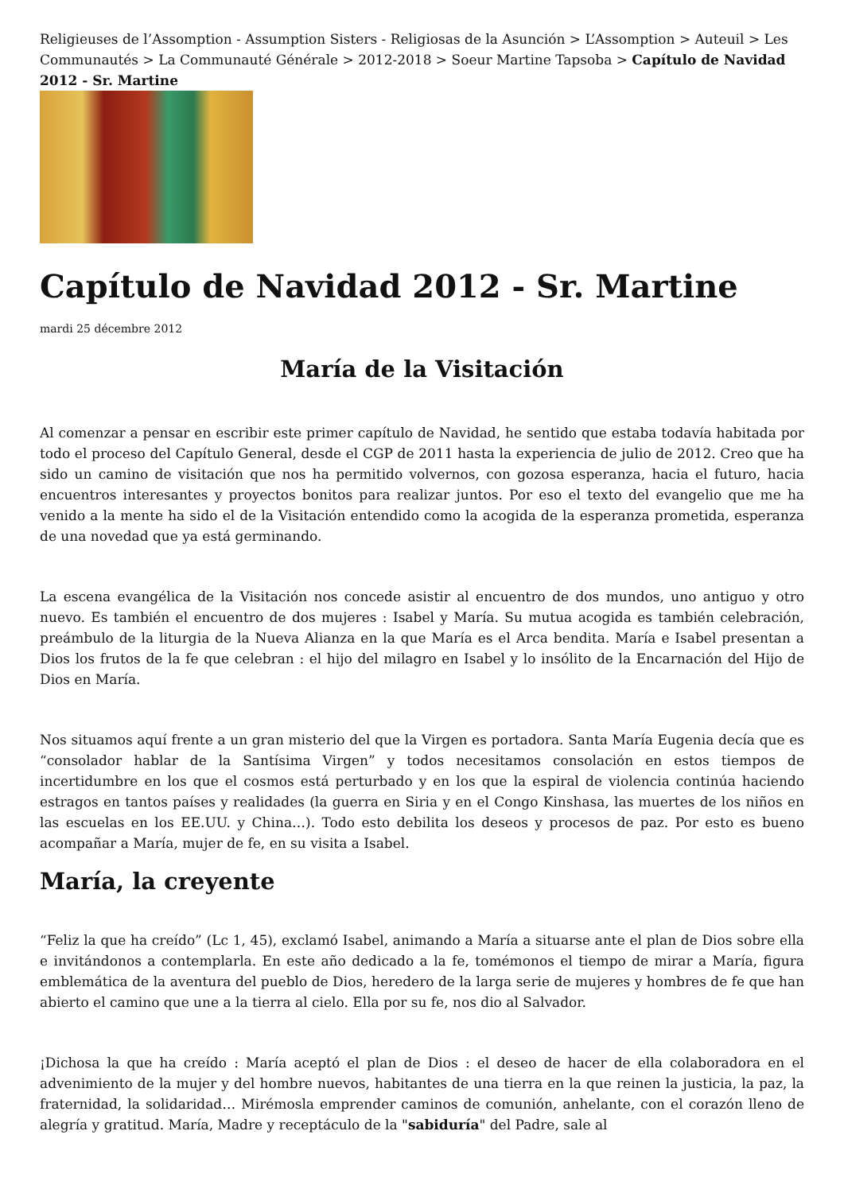Religieuses de l’Assomption - Assumption Sisters - Religiosas de la Asunción > L’Assomption > Auteuil > Les Communautés > La Communauté Générale > 2012-2018 > Soeur Martine Tapsoba > Capítulo de Navidad 2012 - Sr. Martine
Capítulo de Navidad 2012 - Sr. Martine
mardi 25 décembre 2012
María de la Visitación
Al comenzar a pensar en escribir este primer capítulo de Navidad, he sentido que estaba todavía habitada por todo el proceso del Capítulo General, desde el CGP de 2011 hasta la experiencia de julio de 2012. Creo que ha sido un camino de visitación que nos ha permitido volvernos, con gozosa esperanza, hacia el futuro, hacia encuentros interesantes y proyectos bonitos para realizar juntos. Por eso el texto del evangelio que me ha venido a la mente ha sido el de la Visitación entendido como la acogida de la esperanza prometida, esperanza de una novedad que ya está germinando.
La escena evangélica de la Visitación nos concede asistir al encuentro de dos mundos, uno antiguo y otro nuevo. Es también el encuentro de dos mujeres : Isabel y María. Su mutua acogida es también celebración, preámbulo de la liturgia de la Nueva Alianza en la que María es el Arca bendita. María e Isabel presentan a Dios los frutos de la fe que celebran : el hijo del milagro en Isabel y lo insólito de la Encarnación del Hijo de Dios en María.
Nos situamos aquí frente a un gran misterio del que la Virgen es portadora. Santa María Eugenia decía que es “consolador hablar de la Santísima Virgen” y todos necesitamos consolación en estos tiempos de incertidumbre en los que el cosmos está perturbado y en los que la espiral de violencia continúa haciendo estragos en tantos países y realidades (la guerra en Siria y en el Congo Kinshasa, las muertes de los niños en las escuelas en los EE.UU. y China…). Todo esto debilita los deseos y procesos de paz. Por esto es bueno acompañar a María, mujer de fe, en su visita a Isabel.
María, la creyente
“Feliz la que ha creído” (Lc 1, 45), exclamó Isabel, animando a María a situarse ante el plan de Dios sobre ella e invitándonos a contemplarla. En este año dedicado a la fe, tomémonos el tiempo de mirar a María, figura emblemática de la aventura del pueblo de Dios, heredero de la larga serie de mujeres y hombres de fe que han abierto el camino que une a la tierra al cielo. Ella por su fe, nos dio al Salvador.
¡Dichosa la que ha creído : María aceptó el plan de Dios : el deseo de hacer de ella colaboradora en el advenimiento de la mujer y del hombre nuevos, habitantes de una tierra en la que reinen la justicia, la paz, la fraternidad, la solidaridad… Mirémosla emprender caminos de comunión, anhelante, con el corazón lleno de alegría y gratitud. María, Madre y receptáculo de la "sabiduría" del Padre, sale al